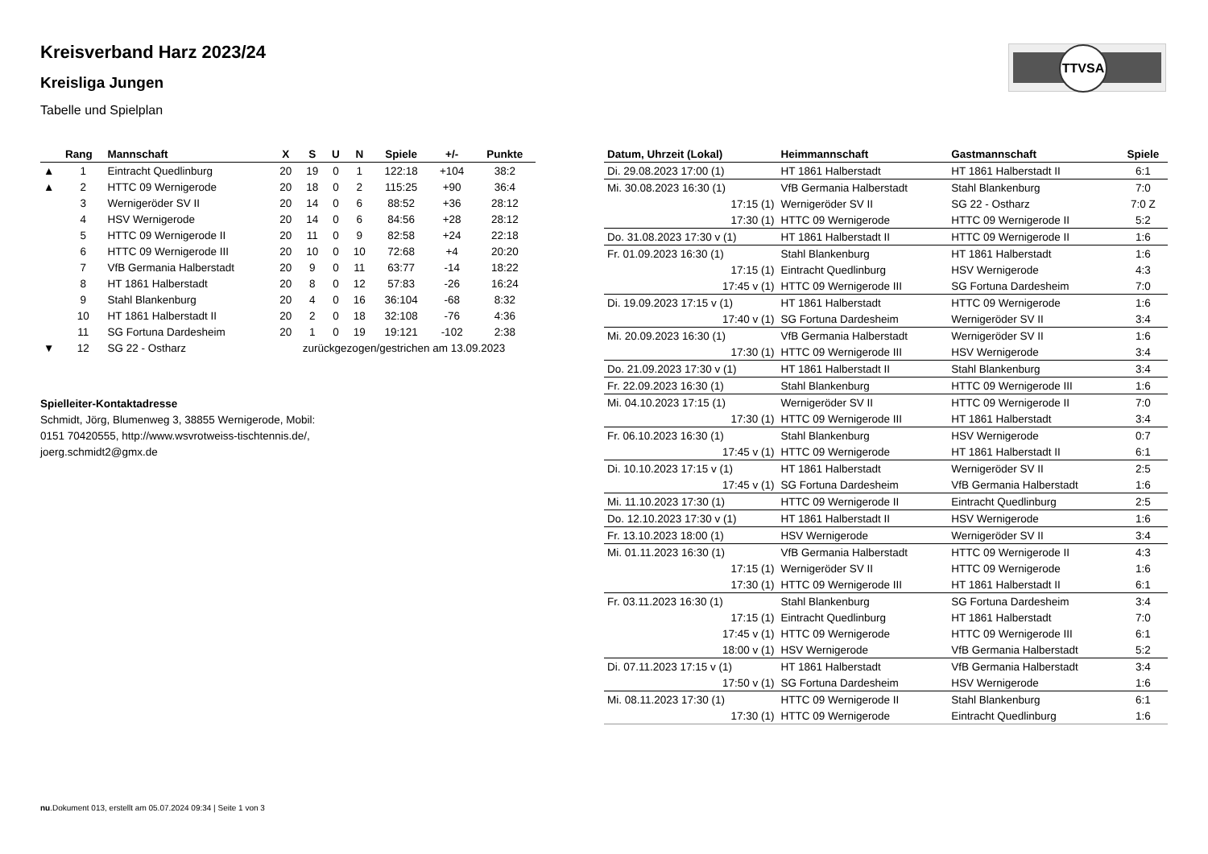Kreisverband Harz 2023/24
Kreisliga Jungen
Tabelle und Spielplan
TTVSA
| | Rang | Mannschaft | X | S | U | N | Spiele | +/- | Punkte |
| --- | --- | --- | --- | --- | --- | --- | --- | --- | --- |
| ▲ | 1 | Eintracht Quedlinburg | 20 | 19 | 0 | 1 | 122:18 | +104 | 38:2 |
| ▲ | 2 | HTTC 09 Wernigerode | 20 | 18 | 0 | 2 | 115:25 | +90 | 36:4 |
| | 3 | Wernigeröder SV II | 20 | 14 | 0 | 6 | 88:52 | +36 | 28:12 |
| | 4 | HSV Wernigerode | 20 | 14 | 0 | 6 | 84:56 | +28 | 28:12 |
| | 5 | HTTC 09 Wernigerode II | 20 | 11 | 0 | 9 | 82:58 | +24 | 22:18 |
| | 6 | HTTC 09 Wernigerode III | 20 | 10 | 0 | 10 | 72:68 | +4 | 20:20 |
| | 7 | VfB Germania Halberstadt | 20 | 9 | 0 | 11 | 63:77 | -14 | 18:22 |
| | 8 | HT 1861 Halberstadt | 20 | 8 | 0 | 12 | 57:83 | -26 | 16:24 |
| | 9 | Stahl Blankenburg | 20 | 4 | 0 | 16 | 36:104 | -68 | 8:32 |
| | 10 | HT 1861 Halberstadt II | 20 | 2 | 0 | 18 | 32:108 | -76 | 4:36 |
| | 11 | SG Fortuna Dardesheim | 20 | 1 | 0 | 19 | 19:121 | -102 | 2:38 |
| ▼ | 12 | SG 22 - Ostharz | zurückgezogen/gestrichen am 13.09.2023 | | | | | | |
Spielleiter-Kontaktadresse
Schmidt, Jörg, Blumenweg 3, 38855 Wernigerode, Mobil:
0151 70420555, http://www.wsvrotweiss-tischtennis.de/,
joerg.schmidt2@gmx.de
| Datum, Uhrzeit (Lokal) | Heimmannschaft | Gastmannschaft | Spiele |
| --- | --- | --- | --- |
| Di. 29.08.2023 17:00 (1) | HT 1861 Halberstadt | HT 1861 Halberstadt II | 6:1 |
| Mi. 30.08.2023 16:30 (1) | VfB Germania Halberstadt | Stahl Blankenburg | 7:0 |
| 17:15 (1) | Wernigeröder SV II | SG 22 - Ostharz | 7:0 Z |
| 17:30 (1) | HTTC 09 Wernigerode | HTTC 09 Wernigerode II | 5:2 |
| Do. 31.08.2023 17:30 v (1) | HT 1861 Halberstadt II | HTTC 09 Wernigerode II | 1:6 |
| Fr. 01.09.2023 16:30 (1) | Stahl Blankenburg | HT 1861 Halberstadt | 1:6 |
| 17:15 (1) | Eintracht Quedlinburg | HSV Wernigerode | 4:3 |
| 17:45 v (1) | HTTC 09 Wernigerode III | SG Fortuna Dardesheim | 7:0 |
| Di. 19.09.2023 17:15 v (1) | HT 1861 Halberstadt | HTTC 09 Wernigerode | 1:6 |
| 17:40 v (1) | SG Fortuna Dardesheim | Wernigeröder SV II | 3:4 |
| Mi. 20.09.2023 16:30 (1) | VfB Germania Halberstadt | Wernigeröder SV II | 1:6 |
| 17:30 (1) | HTTC 09 Wernigerode III | HSV Wernigerode | 3:4 |
| Do. 21.09.2023 17:30 v (1) | HT 1861 Halberstadt II | Stahl Blankenburg | 3:4 |
| Fr. 22.09.2023 16:30 (1) | Stahl Blankenburg | HTTC 09 Wernigerode III | 1:6 |
| Mi. 04.10.2023 17:15 (1) | Wernigeröder SV II | HTTC 09 Wernigerode II | 7:0 |
| 17:30 (1) | HTTC 09 Wernigerode III | HT 1861 Halberstadt | 3:4 |
| Fr. 06.10.2023 16:30 (1) | Stahl Blankenburg | HSV Wernigerode | 0:7 |
| 17:45 v (1) | HTTC 09 Wernigerode | HT 1861 Halberstadt II | 6:1 |
| Di. 10.10.2023 17:15 v (1) | HT 1861 Halberstadt | Wernigeröder SV II | 2:5 |
| 17:45 v (1) | SG Fortuna Dardesheim | VfB Germania Halberstadt | 1:6 |
| Mi. 11.10.2023 17:30 (1) | HTTC 09 Wernigerode II | Eintracht Quedlinburg | 2:5 |
| Do. 12.10.2023 17:30 v (1) | HT 1861 Halberstadt II | HSV Wernigerode | 1:6 |
| Fr. 13.10.2023 18:00 (1) | HSV Wernigerode | Wernigeröder SV II | 3:4 |
| Mi. 01.11.2023 16:30 (1) | VfB Germania Halberstadt | HTTC 09 Wernigerode II | 4:3 |
| 17:15 (1) | Wernigeröder SV II | HTTC 09 Wernigerode | 1:6 |
| 17:30 (1) | HTTC 09 Wernigerode III | HT 1861 Halberstadt II | 6:1 |
| Fr. 03.11.2023 16:30 (1) | Stahl Blankenburg | SG Fortuna Dardesheim | 3:4 |
| 17:15 (1) | Eintracht Quedlinburg | HT 1861 Halberstadt | 7:0 |
| 17:45 v (1) | HTTC 09 Wernigerode | HTTC 09 Wernigerode III | 6:1 |
| 18:00 v (1) | HSV Wernigerode | VfB Germania Halberstadt | 5:2 |
| Di. 07.11.2023 17:15 v (1) | HT 1861 Halberstadt | VfB Germania Halberstadt | 3:4 |
| 17:50 v (1) | SG Fortuna Dardesheim | HSV Wernigerode | 1:6 |
| Mi. 08.11.2023 17:30 (1) | HTTC 09 Wernigerode II | Stahl Blankenburg | 6:1 |
| 17:30 (1) | HTTC 09 Wernigerode | Eintracht Quedlinburg | 1:6 |
nu.Dokument 013, erstellt am 05.07.2024 09:34 | Seite 1 von 3